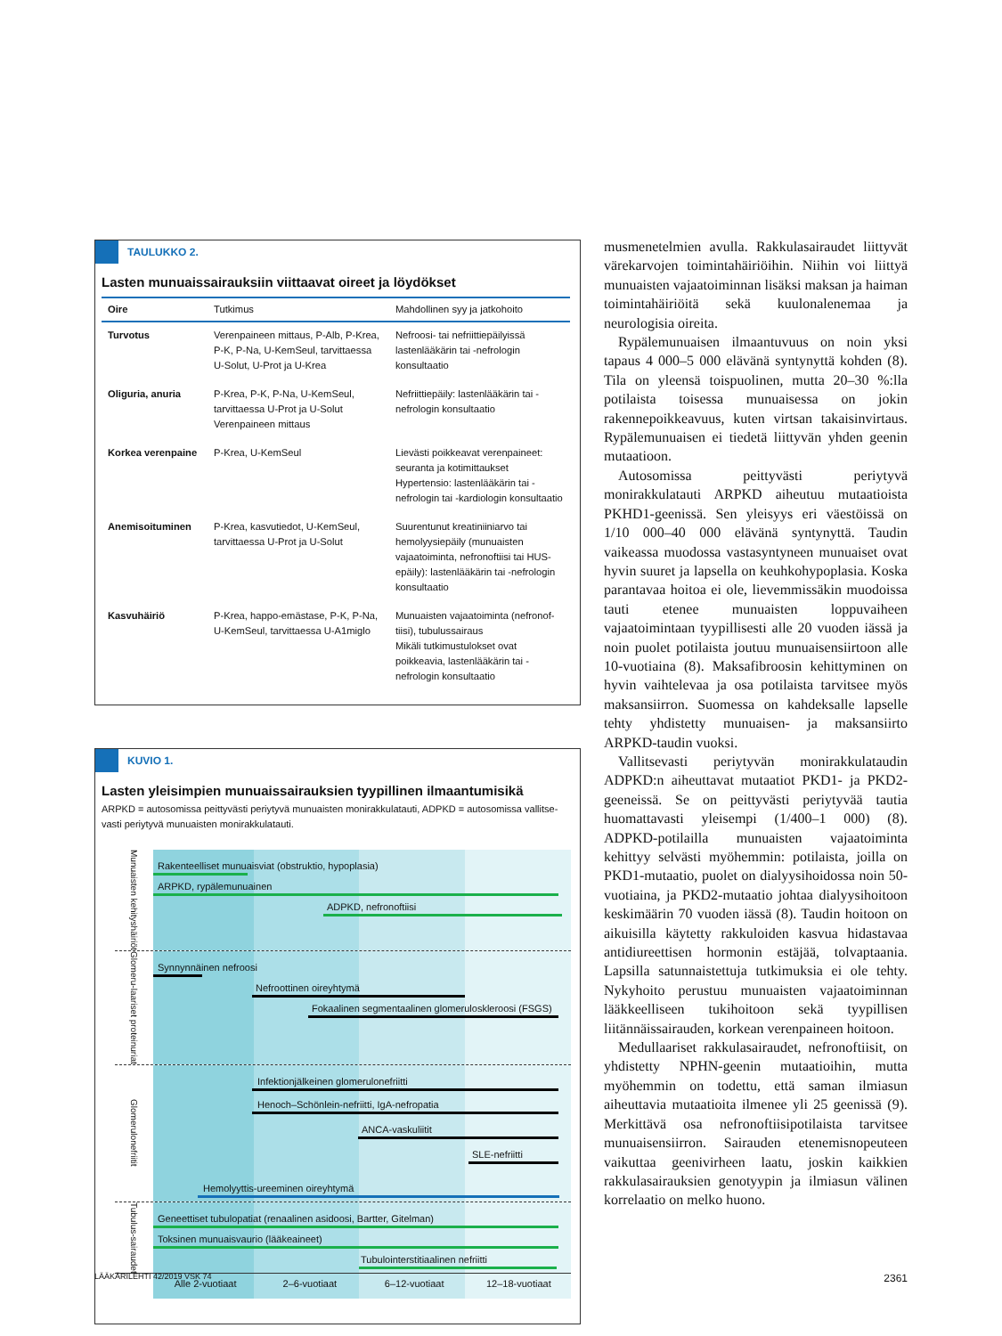TAULUKKO 2.
Lasten munuaissairauksiin viittaavat oireet ja löydökset
| Oire | Tutkimus | Mahdollinen syy ja jatkohoito |
| --- | --- | --- |
| Turvotus | Verenpaineen mittaus, P-Alb, P-Krea, P-K, P-Na, U-KemSeul, tarvittaessa U-Solut, U-Prot ja U-Krea | Nefroosi- tai nefriittiepäilyissä lastenlääkärin tai -nefrologin konsultaatio |
| Oliguria, anuria | P-Krea, P-K, P-Na, U-KemSeul, tarvittaessa U-Prot ja U-Solut Verenpaineen mittaus | Nefriittiepäily: lastenlääkärin tai -nefrologin konsultaatio |
| Korkea verenpaine | P-Krea, U-KemSeul | Lievästi poikkeavat verenpaineet: seuranta ja kotimittaukset Hypertensio: lastenlääkärin tai -nefrologin tai -kardiologin konsultaatio |
| Anemisoituminen | P-Krea, kasvutiedot, U-KemSeul, tarvittaessa U-Prot ja U-Solut | Suurentunut kreatiniiniarvo tai hemolyysiepäily (munuaisten vajaatoiminta, nefronoftiisi tai HUS-epäily): lastenlääkärin tai -nefrologin konsultaatio |
| Kasvuhäiriö | P-Krea, happo-emästase, P-K, P-Na, U-KemSeul, tarvittaessa U-A1miglo | Munuaisten vajaatoiminta (nefronof-tiisi), tubulussairaus Mikäli tutkimustulokset ovat poikkeavia, lastenlääkärin tai -nefrologin konsultaatio |
KUVIO 1.
Lasten yleisimpien munuaissairauksien tyypillinen ilmaantumisikä
ARPKD = autosomissa peittyvästi periytyvä munuaisten monirakkulatauti, ADPKD = autosomissa vallitse-vasti periytyvä munuaisten monirakkulatauti.
Munuaisten kehityshäiriöt
Rakenteelliset munuaisviat (obstruktio, hypoplasia)
ARPKD, rypälemunuainen
ADPKD, nefronoftiisi
Glomeru-laariset proteinuriat
Synnynnäinen nefroosi
Nefroottinen oireyhtymä
Fokaalinen segmentaalinen glomeruloskleroosi (FSGS)
Glomerulonefriitit
Infektionjälkeinen glomerulonefriitti
Henoch–Schönlein-nefriitti, IgA-nefropatia
ANCA-vaskuliitit
SLE-nefriitti
Hemolyyttis-ureeminen oireyhtymä
Tubulus-sairaudet
Geneettiset tubulopatiat (renaalinen asidoosi, Bartter, Gitelman)
Toksinen munuaisvaurio (lääkeaineet)
Tubulointerstitiaalinen nefriitti
Alle 2-vuotiaat 2–6-vuotiaat 6–12-vuotiaat 12–18-vuotiaat
musmenetelmien avulla. Rakkulasairaudet liittyvät värekarvojen toimintahäiriöihin. Niihin voi liittyä munuaisten vajaatoiminnan lisäksi maksan ja haiman toimintahäiriöitä sekä kuulonalenemaa ja neurologisia oireita.
Rypälemunuaisen ilmaantuvuus on noin yksi tapaus 4 000–5 000 elävänä syntynyttä kohden (8). Tila on yleensä toispuolinen, mutta 20–30 %:lla potilaista toisessa munuaisessa on jokin rakennepoikkeavuus, kuten virtsan takaisinvirtaus. Rypälemunuaisen ei tiedetä liittyvän yhden geenin mutaatioon.
Autosomissa peittyvästi periytyvä monirakkulatauti ARPKD aiheutuu mutaatioista PKHD1-geenissä. Sen yleisyys eri väestöissä on 1/10 000–40 000 elävänä syntynyttä. Taudin vaikeassa muodossa vastasyntyneen munuaiset ovat hyvin suuret ja lapsella on keuhkohypoplasia. Koska parantavaa hoitoa ei ole, lievemmissäkin muodoissa tauti etenee munuaisten loppuvaiheen vajaatoimintaan tyypillisesti alle 20 vuoden iässä ja noin puolet potilaista joutuu munuaisensiirtoon alle 10-vuotiaina (8). Maksafibroosin kehittyminen on hyvin vaihtelevaa ja osa potilaista tarvitsee myös maksansiirron. Suomessa on kahdeksalle lapselle tehty yhdistetty munuaisen- ja maksansiirto ARPKD-taudin vuoksi.
Vallitsevasti periytyvän monirakkulataudin ADPKD:n aiheuttavat mutaatiot PKD1- ja PKD2-geeneissä. Se on peittyvästi periytyvää tautia huomattavasti yleisempi (1/400–1 000) (8). ADPKD-potilailla munuaisten vajaatoiminta kehittyy selvästi myöhemmin: potilaista, joilla on PKD1-mutaatio, puolet on dialyysihoidossa noin 50-vuotiaina, ja PKD2-mutaatio johtaa dialyysihoitoon keskimäärin 70 vuoden iässä (8). Taudin hoitoon on aikuisilla käytetty rakkuloiden kasvua hidastavaa antidiureettisen hormonin estäjää, tolvaptaania. Lapsilla satunnaistettuja tutkimuksia ei ole tehty. Nykyhoito perustuu munuaisten vajaatoiminnan lääkkeelliseen tukihoitoon sekä tyypillisen liitännäissairauden, korkean verenpaineen hoitoon.
Medullaariset rakkulasairaudet, nefronoftiisit, on yhdistetty NPHN-geenin mutaatioihin, mutta myöhemmin on todettu, että saman ilmiasun aiheuttavia mutaatioita ilmenee yli 25 geenissä (9). Merkittävä osa nefronoftiisipotilaista tarvitsee munuaisensiirron. Sairauden etenemisnopeuteen vaikuttaa geenivirheen laatu, joskin kaikkien rakkulasairauksien genotyypin ja ilmiasun välinen korrelaatio on melko huono.
LÄÄKÄRILEHTI 42/2019 VSK 74 2361